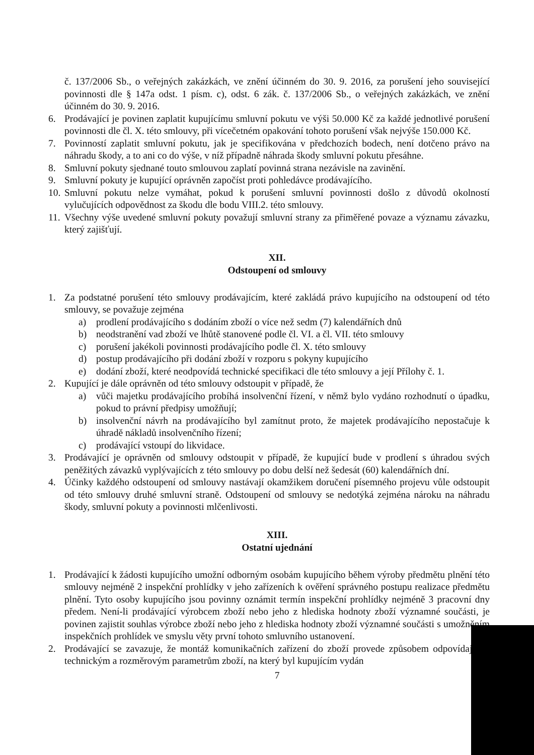č. 137/2006 Sb., o veřejných zakázkách, ve znění účinném do 30. 9. 2016, za porušení jeho související povinnosti dle § 147a odst. 1 písm. c), odst. 6 zák. č. 137/2006 Sb., o veřejných zakázkách, ve znění účinném do 30. 9. 2016.
6. Prodávající je povinen zaplatit kupujícímu smluvní pokutu ve výši 50.000 Kč za každé jednotlivé porušení povinnosti dle čl. X. této smlouvy, při vícečetném opakování tohoto porušení však nejvýše 150.000 Kč.
7. Povinností zaplatit smluvní pokutu, jak je specifikována v předchozích bodech, není dotčeno právo na náhradu škody, a to ani co do výše, v níž případně náhrada škody smluvní pokutu přesáhne.
8. Smluvní pokuty sjednané touto smlouvou zaplatí povinná strana nezávisle na zavinění.
9. Smluvní pokuty je kupující oprávněn započíst proti pohledávce prodávajícího.
10. Smluvní pokutu nelze vymáhat, pokud k porušení smluvní povinnosti došlo z důvodů okolností vylučujících odpovědnost za škodu dle bodu VIII.2. této smlouvy.
11. Všechny výše uvedené smluvní pokuty považují smluvní strany za přiměřené povaze a významu závazku, který zajišťují.
XII.
Odstoupení od smlouvy
1. Za podstatné porušení této smlouvy prodávajícím, které zakládá právo kupujícího na odstoupení od této smlouvy, se považuje zejména
a) prodlení prodávajícího s dodáním zboží o více než sedm (7) kalendářních dnů
b) neodstranění vad zboží ve lhůtě stanovené podle čl. VI. a čl. VII. této smlouvy
c) porušení jakékoli povinnosti prodávajícího podle čl. X. této smlouvy
d) postup prodávajícího při dodání zboží v rozporu s pokyny kupujícího
e) dodání zboží, které neodpovídá technické specifikaci dle této smlouvy a její Přílohy č. 1.
2. Kupující je dále oprávněn od této smlouvy odstoupit v případě, že
a) vůči majetku prodávajícího probíhá insolvenční řízení, v němž bylo vydáno rozhodnutí o úpadku, pokud to právní předpisy umožňují;
b) insolvenční návrh na prodávajícího byl zamítnut proto, že majetek prodávajícího nepostačuje k úhradě nákladů insolvenčního řízení;
c) prodávající vstoupí do likvidace.
3. Prodávající je oprávněn od smlouvy odstoupit v případě, že kupující bude v prodlení s úhradou svých peněžitých závazků vyplývajících z této smlouvy po dobu delší než šedesát (60) kalendářních dní.
4. Účinky každého odstoupení od smlouvy nastávají okamžikem doručení písemného projevu vůle odstoupit od této smlouvy druhé smluvní straně. Odstoupení od smlouvy se nedotýká zejména nároku na náhradu škody, smluvní pokuty a povinnosti mlčenlivosti.
XIII.
Ostatní ujednání
1. Prodávající k žádosti kupujícího umožní odborným osobám kupujícího během výroby předmětu plnění této smlouvy nejméně 2 inspekční prohlídky v jeho zařízeních k ověření správného postupu realizace předmětu plnění. Tyto osoby kupujícího jsou povinny oznámit termín inspekční prohlídky nejméně 3 pracovní dny předem. Není-li prodávající výrobcem zboží nebo jeho z hlediska hodnoty zboží významné součásti, je povinen zajistit souhlas výrobce zboží nebo jeho z hlediska hodnoty zboží významné součásti s umožněním inspekčních prohlídek ve smyslu věty první tohoto smluvního ustanovení.
2. Prodávající se zavazuje, že montáž komunikačních zařízení do zboží provede způsobem odpovídajícím technickým a rozměrovým parametrům zboží, na který byl kupujícím vydán
7